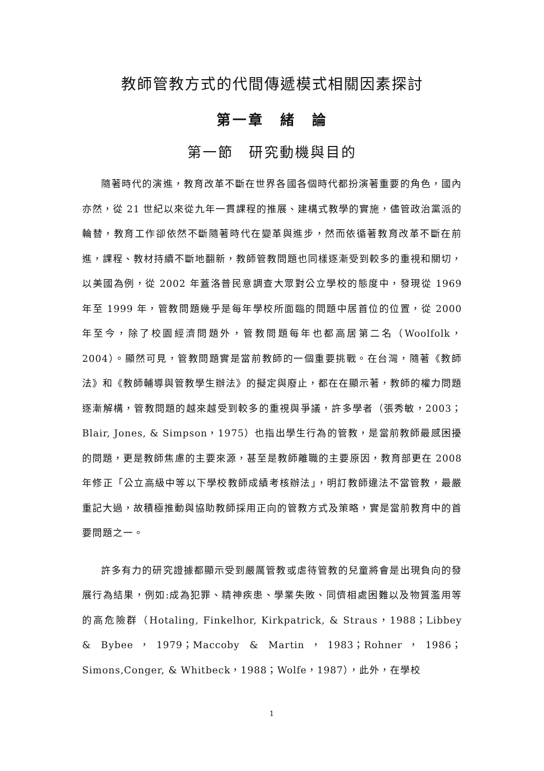教師管教方式的代間傳遞模式相關因素探討
第一章　緒　論
第一節　研究動機與目的
隨著時代的演進，教育改革不斷在世界各國各個時代都扮演著重要的角色，國內亦然，從 21 世紀以來從九年一貫課程的推展、建構式教學的實施，儘管政治黨派的輪替，教育工作卻依然不斷隨著時代在變革與進步，然而依循著教育改革不斷在前進，課程、教材持續不斷地翻新，教師管教問題也同樣逐漸受到較多的重視和關切，以美國為例，從 2002 年蓋洛普民意調查大眾對公立學校的態度中，發現從 1969 年至 1999 年，管教問題幾乎是每年學校所面臨的問題中居首位的位置，從 2000 年至今，除了校園經濟問題外，管教問題每年也都高居第二名（Woolfolk，2004）。顯然可見，管教問題實是當前教師的一個重要挑戰。在台灣，隨著《教師法》和《教師輔導與管教學生辦法》的擬定與廢止，都在在顯示著，教師的權力問題逐漸解構，管教問題的越來越受到較多的重視與爭議，許多學者（張秀敏，2003；Blair, Jones, & Simpson，1975）也指出學生行為的管教，是當前教師最感困擾的問題，更是教師焦慮的主要來源，甚至是教師離職的主要原因，教育部更在 2008 年修正「公立高級中等以下學校教師成績考核辦法」，明訂教師違法不當管教，最嚴重記大過，故積極推動與協助教師採用正向的管教方式及策略，實是當前教育中的首要問題之一。
許多有力的研究證據都顯示受到嚴厲管教或虐待管教的兒童將會是出現負向的發展行為結果，例如:成為犯罪、精神疾患、學業失敗、同儕相處困難以及物質濫用等的高危險群（Hotaling, Finkelhor, Kirkpatrick, & Straus，1988；Libbey & Bybee，1979；Maccoby & Martin，1983；Rohner，1986；Simons,Conger, & Whitbeck，1988；Wolfe，1987），此外，在學校
1